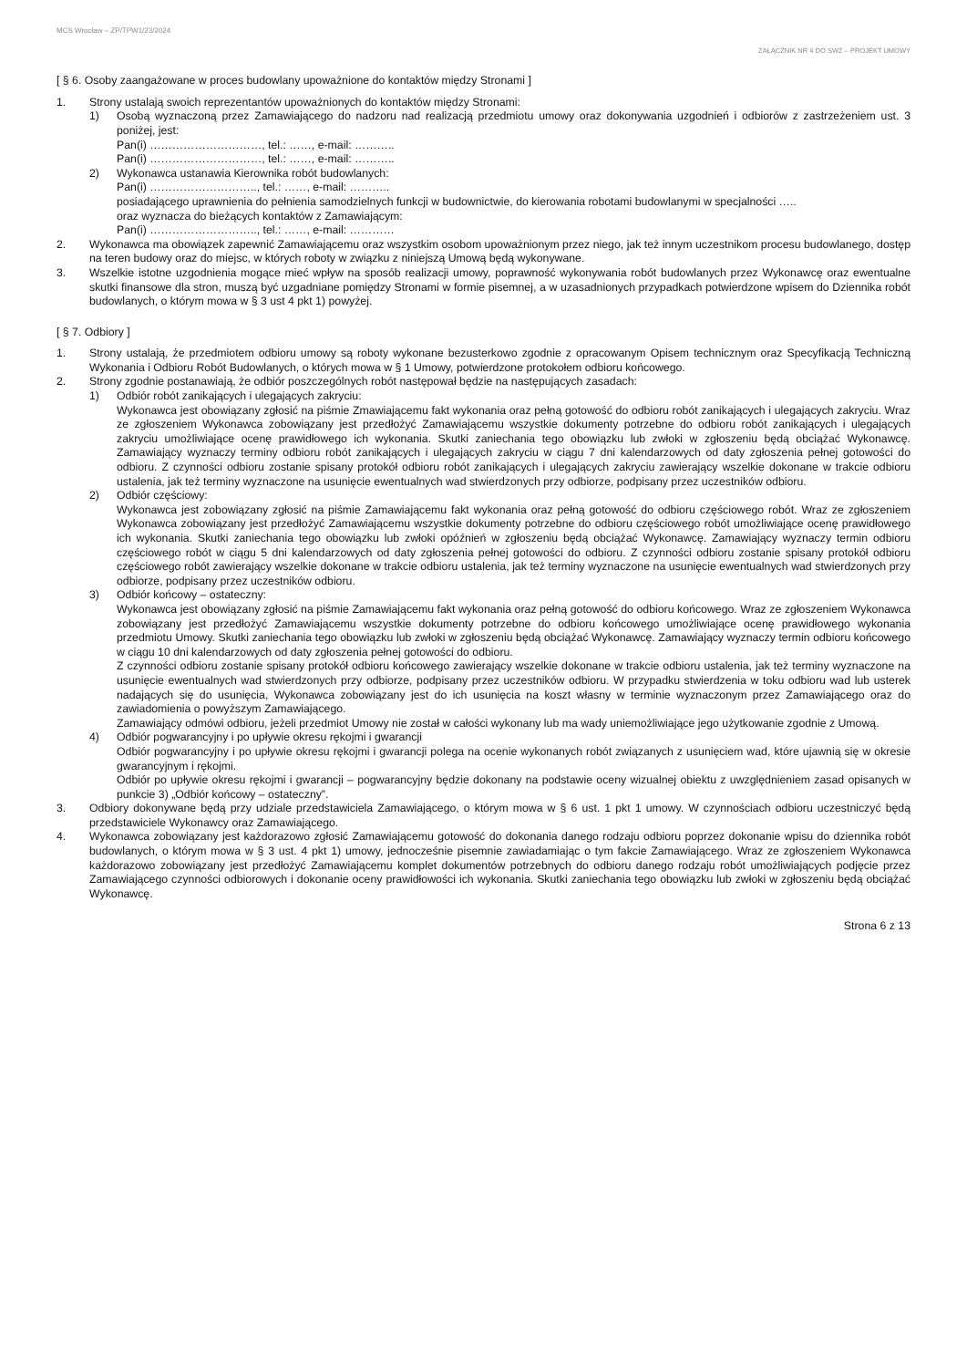MCS Wrocław – ZP/TPW1/23/2024
ZAŁĄCZNIK NR 4 DO SWZ – PROJEKT UMOWY
[ § 6. Osoby zaangażowane w proces budowlany upoważnione do kontaktów między Stronami ]
1. Strony ustalają swoich reprezentantów upoważnionych do kontaktów między Stronami:
1) Osobą wyznaczoną przez Zamawiającego do nadzoru nad realizacją przedmiotu umowy oraz dokonywania uzgodnień i odbiorów z zastrzeżeniem ust. 3 poniżej, jest:
Pan(i) …………………………, tel.: ……, e-mail: ………..
Pan(i) …………………………, tel.: ……, e-mail: ………..
2) Wykonawca ustanawia Kierownika robót budowlanych:
Pan(i) ……………………….., tel.: ……, e-mail: ………..
posiadającego uprawnienia do pełnienia samodzielnych funkcji w budownictwie, do kierowania robotami budowlanymi w specjalności …..
oraz wyznacza do bieżących kontaktów z Zamawiającym:
Pan(i) ……………………….., tel.: ……, e-mail: …………
2. Wykonawca ma obowiązek zapewnić Zamawiającemu oraz wszystkim osobom upoważnionym przez niego, jak też innym uczestnikom procesu budowlanego, dostęp na teren budowy oraz do miejsc, w których roboty w związku z niniejszą Umową będą wykonywane.
3. Wszelkie istotne uzgodnienia mogące mieć wpływ na sposób realizacji umowy, poprawność wykonywania robót budowlanych przez Wykonawcę oraz ewentualne skutki finansowe dla stron, muszą być uzgadniane pomiędzy Stronami w formie pisemnej, a w uzasadnionych przypadkach potwierdzone wpisem do Dziennika robót budowlanych, o którym mowa w § 3 ust 4 pkt 1) powyżej.
[ § 7. Odbiory ]
1. Strony ustalają, że przedmiotem odbioru umowy są roboty wykonane bezusterkowo zgodnie z opracowanym Opisem technicznym oraz Specyfikacją Techniczną Wykonania i Odbioru Robót Budowlanych, o których mowa w § 1 Umowy, potwierdzone protokołem odbioru końcowego.
2. Strony zgodnie postanawiają, że odbiór poszczególnych robót następował będzie na następujących zasadach:
1) Odbiór robót zanikających i ulegających zakryciu:
Wykonawca jest obowiązany zgłosić na piśmie Zmawiającemu fakt wykonania oraz pełną gotowość do odbioru robót zanikających i ulegających zakryciu. Wraz ze zgłoszeniem Wykonawca zobowiązany jest przedłożyć Zamawiającemu wszystkie dokumenty potrzebne do odbioru robót zanikających i ulegających zakryciu umożliwiające ocenę prawidłowego ich wykonania. Skutki zaniechania tego obowiązku lub zwłoki w zgłoszeniu będą obciążać Wykonawcę. Zamawiający wyznaczy terminy odbioru robót zanikających i ulegających zakryciu w ciągu 7 dni kalendarzowych od daty zgłoszenia pełnej gotowości do odbioru. Z czynności odbioru zostanie spisany protokół odbioru robót zanikających i ulegających zakryciu zawierający wszelkie dokonane w trakcie odbioru ustalenia, jak też terminy wyznaczone na usunięcie ewentualnych wad stwierdzonych przy odbiorze, podpisany przez uczestników odbioru.
2) Odbiór częściowy:
Wykonawca jest zobowiązany zgłosić na piśmie Zamawiającemu fakt wykonania oraz pełną gotowość do odbioru częściowego robót. Wraz ze zgłoszeniem Wykonawca zobowiązany jest przedłożyć Zamawiającemu wszystkie dokumenty potrzebne do odbioru częściowego robót umożliwiające ocenę prawidłowego ich wykonania. Skutki zaniechania tego obowiązku lub zwłoki opóźnień w zgłoszeniu będą obciążać Wykonawcę. Zamawiający wyznaczy termin odbioru częściowego robót w ciągu 5 dni kalendarzowych od daty zgłoszenia pełnej gotowości do odbioru. Z czynności odbioru zostanie spisany protokół odbioru częściowego robót zawierający wszelkie dokonane w trakcie odbioru ustalenia, jak też terminy wyznaczone na usunięcie ewentualnych wad stwierdzonych przy odbiorze, podpisany przez uczestników odbioru.
3) Odbiór końcowy – ostateczny:
Wykonawca jest obowiązany zgłosić na piśmie Zamawiającemu fakt wykonania oraz pełną gotowość do odbioru końcowego. Wraz ze zgłoszeniem Wykonawca zobowiązany jest przedłożyć Zamawiającemu wszystkie dokumenty potrzebne do odbioru końcowego umożliwiające ocenę prawidłowego wykonania przedmiotu Umowy. Skutki zaniechania tego obowiązku lub zwłoki w zgłoszeniu będą obciążać Wykonawcę. Zamawiający wyznaczy termin odbioru końcowego w ciągu 10 dni kalendarzowych od daty zgłoszenia pełnej gotowości do odbioru.
Z czynności odbioru zostanie spisany protokół odbioru końcowego zawierający wszelkie dokonane w trakcie odbioru ustalenia, jak też terminy wyznaczone na usunięcie ewentualnych wad stwierdzonych przy odbiorze, podpisany przez uczestników odbioru. W przypadku stwierdzenia w toku odbioru wad lub usterek nadających się do usunięcia, Wykonawca zobowiązany jest do ich usunięcia na koszt własny w terminie wyznaczonym przez Zamawiającego oraz do zawiadomienia o powyższym Zamawiającego.
Zamawiający odmówi odbioru, jeżeli przedmiot Umowy nie został w całości wykonany lub ma wady uniemożliwiające jego użytkowanie zgodnie z Umową.
4) Odbiór pogwarancyjny i po upływie okresu rękojmi i gwarancji
Odbiór pogwarancyjny i po upływie okresu rękojmi i gwarancji polega na ocenie wykonanych robót związanych z usunięciem wad, które ujawnią się w okresie gwarancyjnym i rękojmi.
Odbiór po upływie okresu rękojmi i gwarancji – pogwarancyjny będzie dokonany na podstawie oceny wizualnej obiektu z uwzględnieniem zasad opisanych w punkcie 3) „Odbiór końcowy – ostateczny”.
3. Odbiory dokonywane będą przy udziale przedstawiciela Zamawiającego, o którym mowa w § 6 ust. 1 pkt 1 umowy. W czynnościach odbioru uczestniczyć będą przedstawiciele Wykonawcy oraz Zamawiającego.
4. Wykonawca zobowiązany jest każdorazowo zgłosić Zamawiającemu gotowość do dokonania danego rodzaju odbioru poprzez dokonanie wpisu do dziennika robót budowlanych, o którym mowa w § 3 ust. 4 pkt 1) umowy, jednocześnie pisemnie zawiadamiając o tym fakcie Zamawiającego. Wraz ze zgłoszeniem Wykonawca każdorazowo zobowiązany jest przedłożyć Zamawiającemu komplet dokumentów potrzebnych do odbioru danego rodzaju robót umożliwiających podjęcie przez Zamawiającego czynności odbiorowych i dokonanie oceny prawidłowości ich wykonania. Skutki zaniechania tego obowiązku lub zwłoki w zgłoszeniu będą obciążać Wykonawcę.
Strona 6 z 13